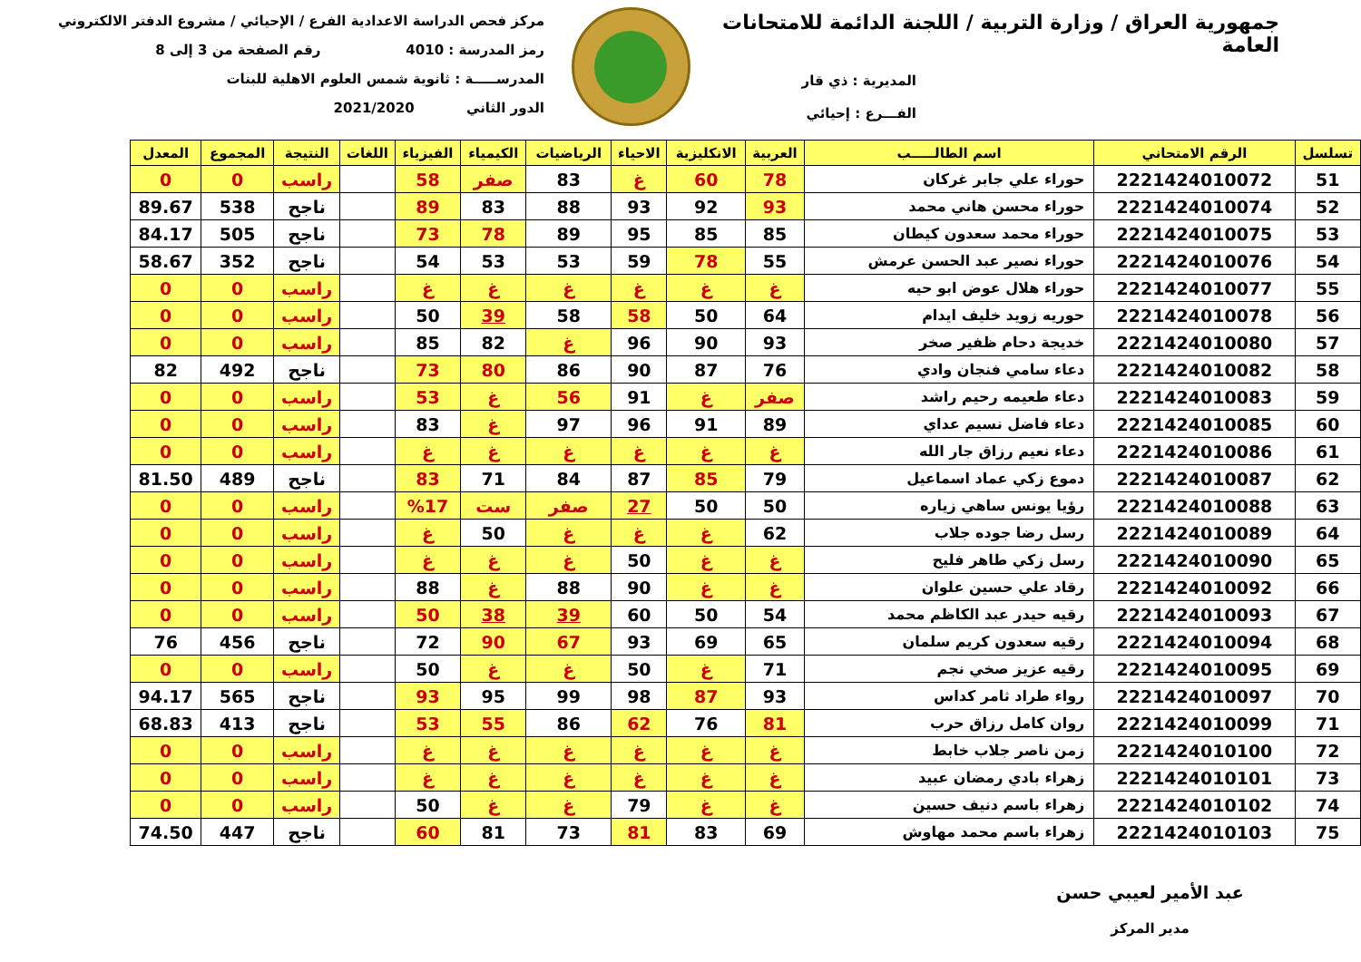جمهورية العراق / وزارة التربية / اللجنة الدائمة للامتحانات العامة
المديرية : ذي قار
الفـــرع : إحيائي
مركز فحص الدراسة الاعدادية الفرع / الإحيائي / مشروع الدفتر الالكتروني
رمز المدرسة : 4010 رقم الصفحة من 3 إلى 8
المدرســـــة : ثانوية شمس العلوم الاهلية للبنات
الدور الثاني 2021/2020
| تسلسل | الرقم الامتحاني | اسم الطالـــــب | العربية | الانكليزية | الاحياء | الرياضيات | الكيمياء | الفيزياء | اللغات | النتيجة | المجموع | المعدل |
| --- | --- | --- | --- | --- | --- | --- | --- | --- | --- | --- | --- | --- |
| 51 | 2221424010072 | حوراء علي جابر غركان | 78 | 60 | غ | 83 | صفر | 58 | | راسب | 0 | 0 |
| 52 | 2221424010074 | حوراء محسن هاني محمد | 93 | 92 | 93 | 88 | 83 | 89 | | ناجح | 538 | 89.67 |
| 53 | 2221424010075 | حوراء محمد سعدون كيطان | 85 | 85 | 95 | 89 | 78 | 73 | | ناجح | 505 | 84.17 |
| 54 | 2221424010076 | حوراء نصير عبد الحسن عرمش | 55 | 78 | 59 | 53 | 53 | 54 | | ناجح | 352 | 58.67 |
| 55 | 2221424010077 | حوراء هلال عوض ابو حيه | غ | غ | غ | غ | غ | غ | | راسب | 0 | 0 |
| 56 | 2221424010078 | حوريه زويد خليف ايدام | 64 | 50 | 58 | 58 | 39 | 50 | | راسب | 0 | 0 |
| 57 | 2221424010080 | خديجة دحام ظفير صخر | 93 | 90 | 96 | غ | 82 | 85 | | راسب | 0 | 0 |
| 58 | 2221424010082 | دعاء سامي فنجان وادي | 76 | 87 | 90 | 86 | 80 | 73 | | ناجح | 492 | 82 |
| 59 | 2221424010083 | دعاء طعيمه رحيم راشد | صفر | غ | 91 | 56 | غ | 53 | | راسب | 0 | 0 |
| 60 | 2221424010085 | دعاء فاضل نسيم عداي | 89 | 91 | 96 | 97 | غ | 83 | | راسب | 0 | 0 |
| 61 | 2221424010086 | دعاء نعيم رزاق جار الله | غ | غ | غ | غ | غ | غ | | راسب | 0 | 0 |
| 62 | 2221424010087 | دموع زكي عماد اسماعيل | 79 | 85 | 87 | 84 | 71 | 83 | | ناجح | 489 | 81.50 |
| 63 | 2221424010088 | رؤيا يونس ساهي زياره | 50 | 50 | 27 | صفر | ست | %17 | | راسب | 0 | 0 |
| 64 | 2221424010089 | رسل رضا جوده جلاب | 62 | غ | غ | غ | 50 | غ | | راسب | 0 | 0 |
| 65 | 2221424010090 | رسل زكي طاهر فليح | غ | غ | 50 | غ | غ | غ | | راسب | 0 | 0 |
| 66 | 2221424010092 | رقاد علي حسين علوان | غ | غ | 90 | 88 | غ | 88 | | راسب | 0 | 0 |
| 67 | 2221424010093 | رقيه حيدر عبد الكاظم محمد | 54 | 50 | 60 | 39 | 38 | 50 | | راسب | 0 | 0 |
| 68 | 2221424010094 | رقيه سعدون كريم سلمان | 65 | 69 | 93 | 67 | 90 | 72 | | ناجح | 456 | 76 |
| 69 | 2221424010095 | رقيه عزيز صخي نجم | 71 | غ | 50 | غ | غ | 50 | | راسب | 0 | 0 |
| 70 | 2221424010097 | رواء طراد ثامر كداس | 93 | 87 | 98 | 99 | 95 | 93 | | ناجح | 565 | 94.17 |
| 71 | 2221424010099 | روان كامل رزاق حرب | 81 | 76 | 62 | 86 | 55 | 53 | | ناجح | 413 | 68.83 |
| 72 | 2221424010100 | زمن ناصر جلاب خابط | غ | غ | غ | غ | غ | غ | | راسب | 0 | 0 |
| 73 | 2221424010101 | زهراء بادي رمضان عبيد | غ | غ | غ | غ | غ | غ | | راسب | 0 | 0 |
| 74 | 2221424010102 | زهراء باسم دنيف حسين | غ | غ | 79 | غ | غ | 50 | | راسب | 0 | 0 |
| 75 | 2221424010103 | زهراء باسم محمد مهاوش | 69 | 83 | 81 | 73 | 81 | 60 | | ناجح | 447 | 74.50 |
عبد الأمير لعيبي حسن
مدير المركز